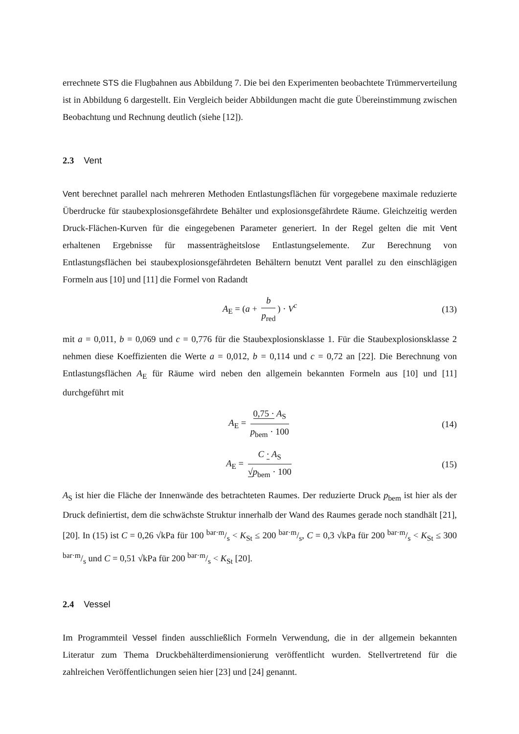errechnete STS die Flugbahnen aus Abbildung 7. Die bei den Experimenten beobachtete Trümmerverteilung ist in Abbildung 6 dargestellt. Ein Vergleich beider Abbildungen macht die gute Übereinstimmung zwischen Beobachtung und Rechnung deutlich (siehe [12]).
2.3 Vent
Vent berechnet parallel nach mehreren Methoden Entlastungsflächen für vorgegebene maximale reduzierte Überdrucke für staubexplosionsgefährdete Behälter und explosionsgefährdete Räume. Gleichzeitig werden Druck-Flächen-Kurven für die eingegebenen Parameter generiert. In der Regel gelten die mit Vent erhaltenen Ergebnisse für massenträgheitslose Entlastungselemente. Zur Berechnung von Entlastungsflächen bei staubexplosionsgefährdeten Behältern benutzt Vent parallel zu den einschlägigen Formeln aus [10] und [11] die Formel von Radandt
A<sub>E</sub> = (a + b p<sub>red</sub>) · V<sup>c</sup> (13)
mit a = 0,011, b = 0,069 und c = 0,776 für die Staubexplosionsklasse 1. Für die Staubexplosionsklasse 2 nehmen diese Koeffizienten die Werte a = 0,012, b = 0,114 und c = 0,72 an [22]. Die Berechnung von Entlastungsflächen A<sub>E</sub> für Räume wird neben den allgemein bekannten Formeln aus [10] und [11] durchgeführt mit
A<sub>E</sub> = 0,75 · A<sub>S</sub> p<sub>bem</sub> · 100 (14)
A<sub>E</sub> = C · A<sub>S</sub> √p<sub>bem</sub> · 100 (15)
A<sub>S</sub> ist hier die Fläche der Innenwände des betrachteten Raumes. Der reduzierte Druck p<sub>bem</sub> ist hier als der Druck definiertist, dem die schwächste Struktur innerhalb der Wand des Raumes gerade noch standhält [21], [20]. In (15) ist C = 0,26 √kPa für 100 bar·m/s < K<sub>St</sub> ≤ 200 bar·m/s, C = 0,3 √kPa für 200 bar·m/s < K<sub>St</sub> ≤ 300 bar·m/s und C = 0,51 √kPa für 200 bar·m/s < K<sub>St</sub> [20].
2.4 Vessel
Im Programmteil Vessel finden ausschließlich Formeln Verwendung, die in der allgemein bekannten Literatur zum Thema Druckbehälterdimensionierung veröffentlicht wurden. Stellvertretend für die zahlreichen Veröffentlichungen seien hier [23] und [24] genannt.